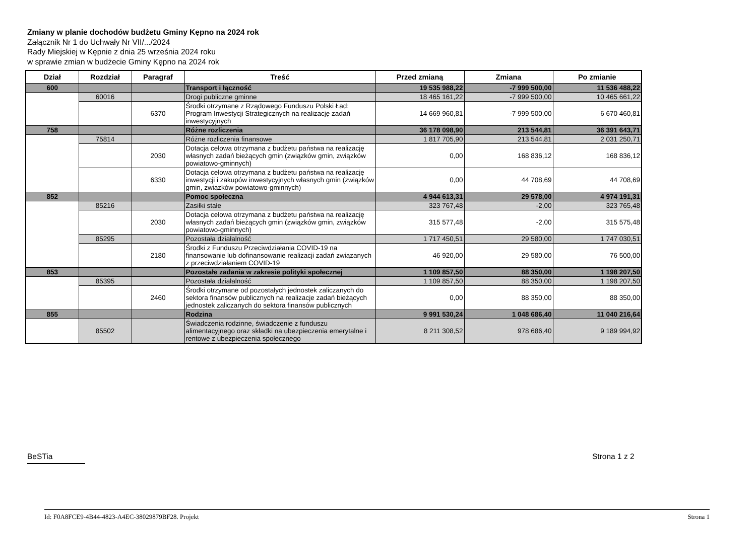Zmiany w planie dochodów budżetu Gminy Kępno na 2024 rok
Załącznik Nr 1 do Uchwały Nr VII/.../2024
Rady Miejskiej w Kępnie z dnia 25 września 2024 roku
w sprawie zmian w budżecie Gminy Kępno na 2024 rok
| Dział | Rozdział | Paragraf | Treść | Przed zmianą | Zmiana | Po zmianie |
| --- | --- | --- | --- | --- | --- | --- |
| 600 | | | Transport i łączność | 19 535 988,22 | -7 999 500,00 | 11 536 488,22 |
| | 60016 | | Drogi publiczne gminne | 18 465 161,22 | -7 999 500,00 | 10 465 661,22 |
| | | 6370 | Środki otrzymane z Rządowego Funduszu Polski Ład: Program Inwestycji Strategicznych na realizację zadań inwestycyjnych | 14 669 960,81 | -7 999 500,00 | 6 670 460,81 |
| 758 | | | Różne rozliczenia | 36 178 098,90 | 213 544,81 | 36 391 643,71 |
| | 75814 | | Różne rozliczenia finansowe | 1 817 705,90 | 213 544,81 | 2 031 250,71 |
| | | 2030 | Dotacja celowa otrzymana z budżetu państwa na realizację własnych zadań bieżących gmin (związków gmin, związków powiatowo-gminnych) | 0,00 | 168 836,12 | 168 836,12 |
| | | 6330 | Dotacja celowa otrzymana z budżetu państwa na realizację inwestycji i zakupów inwestycyjnych własnych gmin (związków gmin, związków powiatowo-gminnych) | 0,00 | 44 708,69 | 44 708,69 |
| 852 | | | Pomoc społeczna | 4 944 613,31 | 29 578,00 | 4 974 191,31 |
| | 85216 | | Zasiłki stałe | 323 767,48 | -2,00 | 323 765,48 |
| | | 2030 | Dotacja celowa otrzymana z budżetu państwa na realizację własnych zadań bieżących gmin (związków gmin, związków powiatowo-gminnych) | 315 577,48 | -2,00 | 315 575,48 |
| | 85295 | | Pozostała działalność | 1 717 450,51 | 29 580,00 | 1 747 030,51 |
| | | 2180 | Środki z Funduszu Przeciwdziałania COVID-19 na finansowanie lub dofinansowanie realizacji zadań związanych z przeciwdziałaniem COVID-19 | 46 920,00 | 29 580,00 | 76 500,00 |
| 853 | | | Pozostałe zadania w zakresie polityki społecznej | 1 109 857,50 | 88 350,00 | 1 198 207,50 |
| | 85395 | | Pozostała działalność | 1 109 857,50 | 88 350,00 | 1 198 207,50 |
| | | 2460 | Środki otrzymane od pozostałych jednostek zaliczanych do sektora finansów publicznych na realizacje zadań bieżących jednostek zaliczanych do sektora finansów publicznych | 0,00 | 88 350,00 | 88 350,00 |
| 855 | | | Rodzina | 9 991 530,24 | 1 048 686,40 | 11 040 216,64 |
| | 85502 | | Świadczenia rodzinne, świadczenie z funduszu alimentacyjnego oraz składki na ubezpieczenia emerytalne i rentowe z ubezpieczenia społecznego | 8 211 308,52 | 978 686,40 | 9 189 994,92 |
BeSTia Strona 1 z 2
Id: F0A8FCE9-4B44-4823-A4EC-38029879BF28. Projekt Strona 1